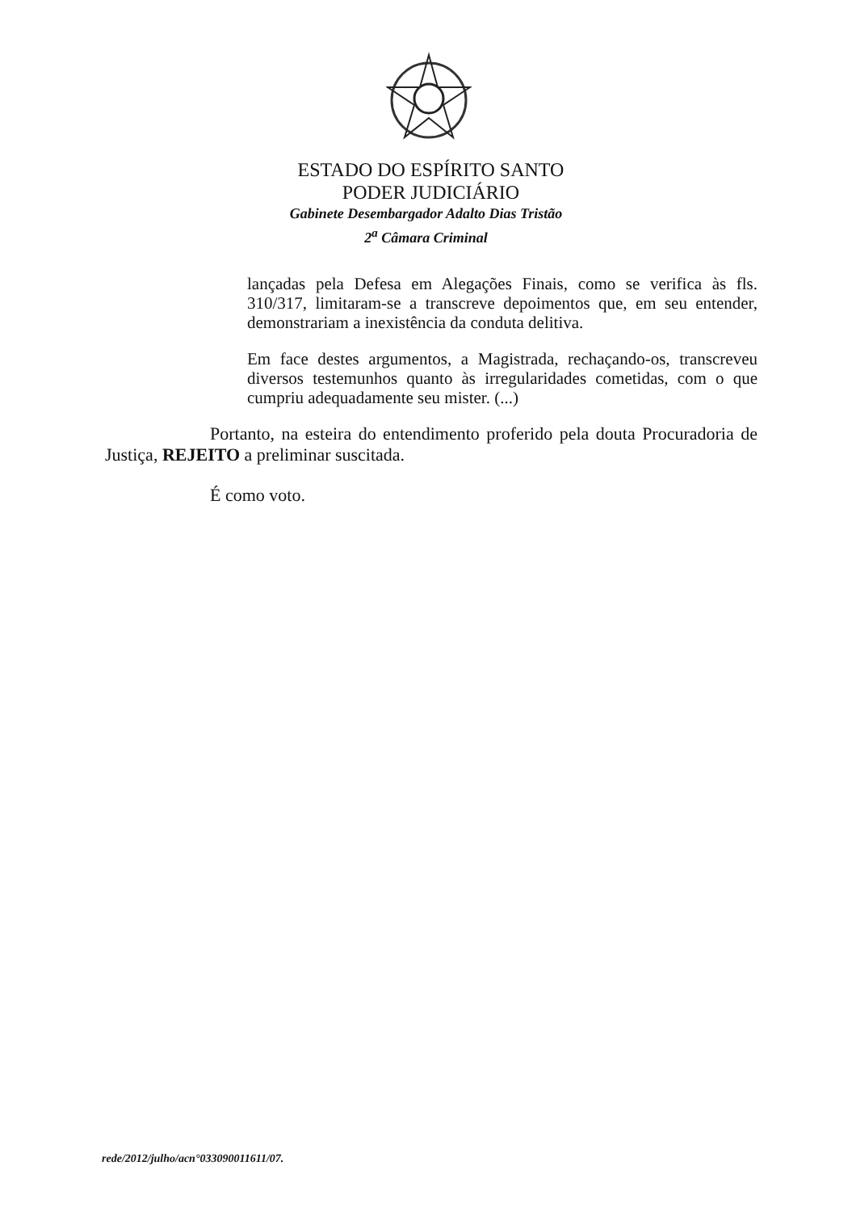ESTADO DO ESPÍRITO SANTO
PODER JUDICIÁRIO
Gabinete Desembargador Adalto Dias Tristão
2<sup>a</sup> Câmara Criminal
lançadas pela Defesa em Alegações Finais, como se verifica às fls. 310/317, limitaram-se a transcreve depoimentos que, em seu entender, demonstrariam a inexistência da conduta delitiva.
Em face destes argumentos, a Magistrada, rechaçando-os, transcreveu diversos testemunhos quanto às irregularidades cometidas, com o que cumpriu adequadamente seu mister. (...)
Portanto, na esteira do entendimento proferido pela douta Procuradoria de Justiça, REJEITO a preliminar suscitada.
É como voto.
rede/2012/julho/acn°033090011611/07.